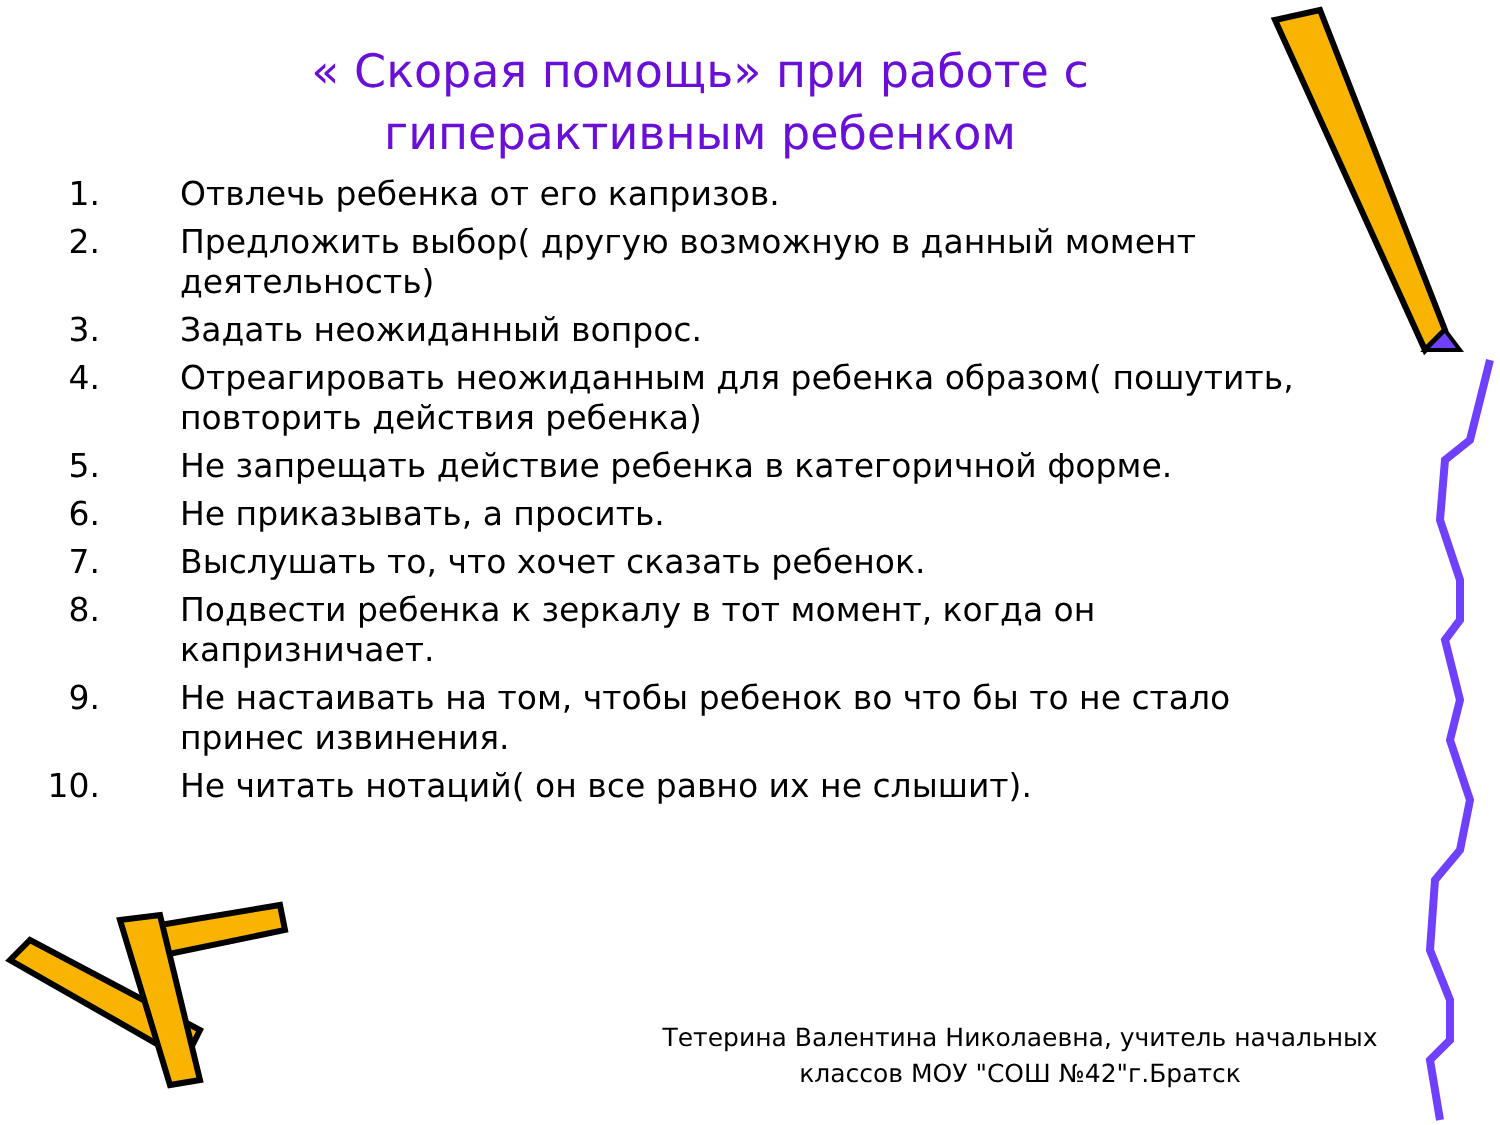« Скорая помощь» при работе с
гиперактивным ребенком
1. Отвлечь ребенка от его капризов.
2. Предложить выбор( другую возможную в данный момент деятельность)
3. Задать неожиданный вопрос.
4. Отреагировать неожиданным для ребенка образом( пошутить, повторить действия ребенка)
5. Не запрещать действие ребенка в категоричной форме.
6. Не приказывать, а просить.
7. Выслушать то, что хочет сказать ребенок.
8. Подвести ребенка к зеркалу в тот момент, когда он капризничает.
9. Не настаивать на том, чтобы ребенок во что бы то не стало принес извинения.
10. Не читать нотаций( он все равно их не слышит).
Тетерина Валентина Николаевна, учитель начальных классов МОУ "СОШ №42"г.Братск